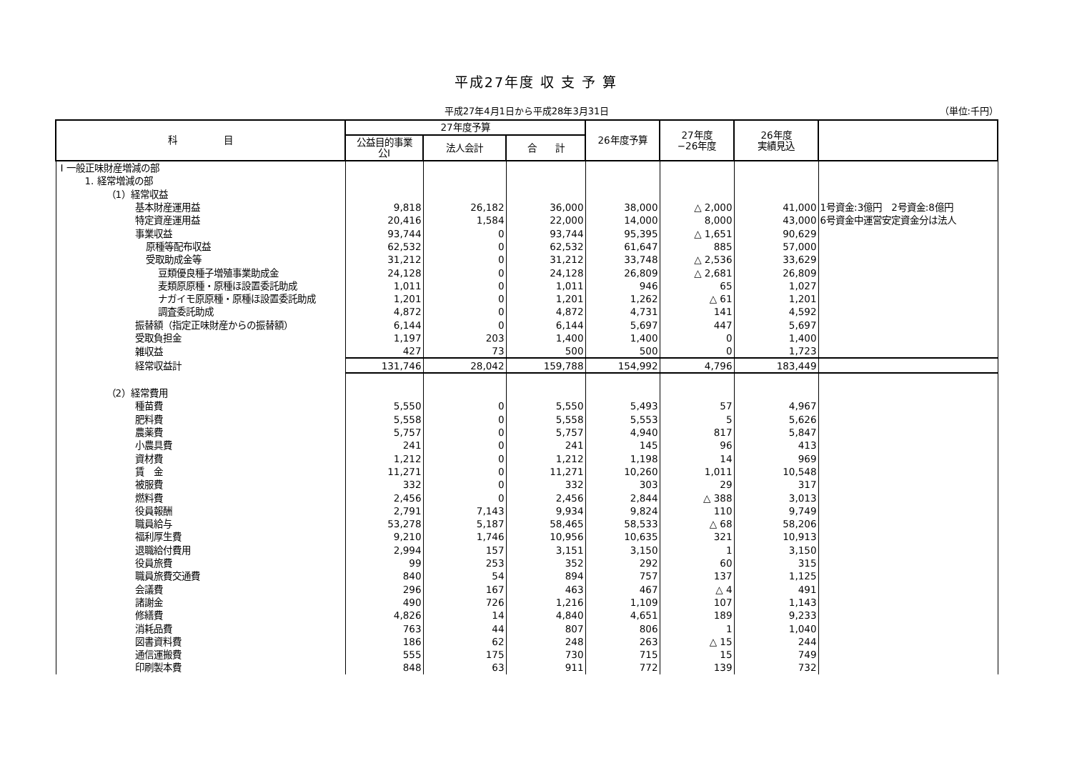平成27年度 収 支 予 算
平成27年4月1日から平成28年3月31日
（単位:千円）
| 科 目 | 27年度予算 | | | 26年度予算 | 27年度 −26年度 | 26年度 実績見込 | |
| --- | --- | --- | --- | --- | --- | --- | --- |
| | 公益目的事業 公Ⅰ | 法人会計 | 合 計 | | | | |
| Ⅰ 一般正味財産増減の部 | | | | | | | |
| 1. 経常増減の部 | | | | | | | |
| （1）経常収益 | | | | | | | |
| 基本財産運用益 | 9,818 | 26,182 | 36,000 | 38,000 | △ 2,000 | 41,000 | 1号資金:3億円 2号資金:8億円 |
| 特定資産運用益 | 20,416 | 1,584 | 22,000 | 14,000 | 8,000 | 43,000 | 6号資金中運営安定資金分は法人 |
| 事業収益 | 93,744 | 0 | 93,744 | 95,395 | △ 1,651 | 90,629 | |
| 原種等配布収益 | 62,532 | 0 | 62,532 | 61,647 | 885 | 57,000 | |
| 受取助成金等 | 31,212 | 0 | 31,212 | 33,748 | △ 2,536 | 33,629 | |
| 豆類優良種子増殖事業助成金 | 24,128 | 0 | 24,128 | 26,809 | △ 2,681 | 26,809 | |
| 麦類原原種・原種ほ設置委託助成 | 1,011 | 0 | 1,011 | 946 | 65 | 1,027 | |
| ナガイモ原原種・原種ほ設置委託助成 | 1,201 | 0 | 1,201 | 1,262 | △ 61 | 1,201 | |
| 調査委託助成 | 4,872 | 0 | 4,872 | 4,731 | 141 | 4,592 | |
| 振替額（指定正味財産からの振替額） | 6,144 | 0 | 6,144 | 5,697 | 447 | 5,697 | |
| 受取負担金 | 1,197 | 203 | 1,400 | 1,400 | 0 | 1,400 | |
| 雑収益 | 427 | 73 | 500 | 500 | 0 | 1,723 | |
| 経常収益計 | 131,746 | 28,042 | 159,788 | 154,992 | 4,796 | 183,449 | |
| （2）経常費用 | | | | | | | |
| 種苗費 | 5,550 | 0 | 5,550 | 5,493 | 57 | 4,967 | |
| 肥料費 | 5,558 | 0 | 5,558 | 5,553 | 5 | 5,626 | |
| 農薬費 | 5,757 | 0 | 5,757 | 4,940 | 817 | 5,847 | |
| 小農具費 | 241 | 0 | 241 | 145 | 96 | 413 | |
| 資材費 | 1,212 | 0 | 1,212 | 1,198 | 14 | 969 | |
| 賃 金 | 11,271 | 0 | 11,271 | 10,260 | 1,011 | 10,548 | |
| 被服費 | 332 | 0 | 332 | 303 | 29 | 317 | |
| 燃料費 | 2,456 | 0 | 2,456 | 2,844 | △ 388 | 3,013 | |
| 役員報酬 | 2,791 | 7,143 | 9,934 | 9,824 | 110 | 9,749 | |
| 職員給与 | 53,278 | 5,187 | 58,465 | 58,533 | △ 68 | 58,206 | |
| 福利厚生費 | 9,210 | 1,746 | 10,956 | 10,635 | 321 | 10,913 | |
| 退職給付費用 | 2,994 | 157 | 3,151 | 3,150 | 1 | 3,150 | |
| 役員旅費 | 99 | 253 | 352 | 292 | 60 | 315 | |
| 職員旅費交通費 | 840 | 54 | 894 | 757 | 137 | 1,125 | |
| 会議費 | 296 | 167 | 463 | 467 | △ 4 | 491 | |
| 諸謝金 | 490 | 726 | 1,216 | 1,109 | 107 | 1,143 | |
| 修繕費 | 4,826 | 14 | 4,840 | 4,651 | 189 | 9,233 | |
| 消耗品費 | 763 | 44 | 807 | 806 | 1 | 1,040 | |
| 図書資料費 | 186 | 62 | 248 | 263 | △ 15 | 244 | |
| 通信運搬費 | 555 | 175 | 730 | 715 | 15 | 749 | |
| 印刷製本費 | 848 | 63 | 911 | 772 | 139 | 732 | |